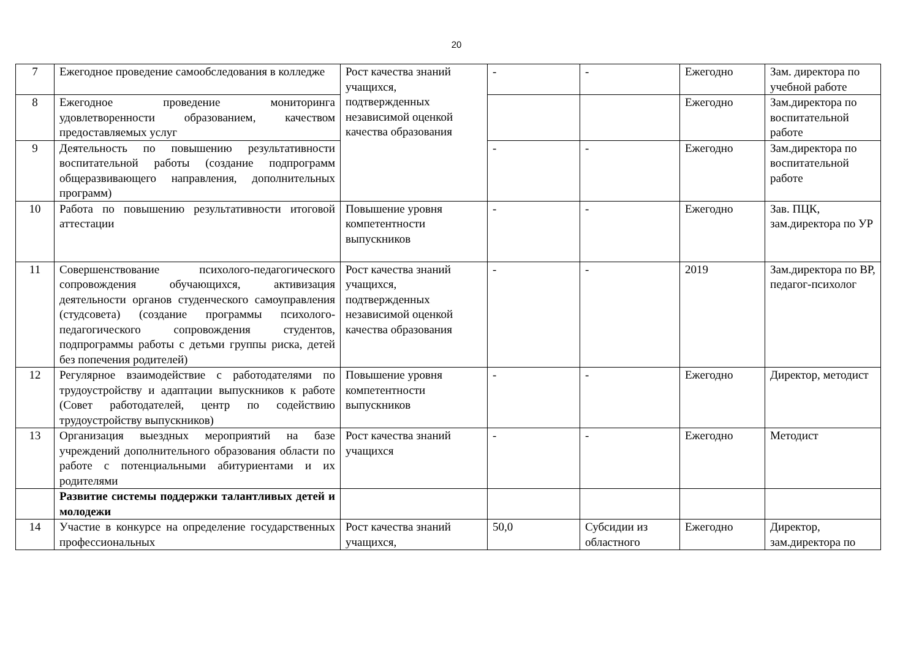20
| 7 | Ежегодное проведение самообследования в колледже | Рост качества знаний учащихся, подтвержденных независимой оценкой качества образования | - | - | Ежегодно | Зам. директора по учебной работе |
| 8 | Ежегодное проведение мониторинга удовлетворенности образованием, качеством предоставляемых услуг | | | | Ежегодно | Зам.директора по воспитательной работе |
| 9 | Деятельность по повышению результативности воспитательной работы (создание подпрограмм общеразвивающего направления, дополнительных программ) | | - | - | Ежегодно | Зам.директора по воспитательной работе |
| 10 | Работа по повышению результативности итоговой аттестации | Повышение уровня компетентности выпускников | - | - | Ежегодно | Зав. ПЦК, зам.директора по УР |
| 11 | Совершенствование психолого-педагогического сопровождения обучающихся, активизация деятельности органов студенческого самоуправления (студсовета) (создание программы психолого-педагогического сопровождения студентов, подпрограммы работы с детьми группы риска, детей без попечения родителей) | Рост качества знаний учащихся, подтвержденных независимой оценкой качества образования | - | - | 2019 | Зам.директора по ВР, педагог-психолог |
| 12 | Регулярное взаимодействие с работодателями по трудоустройству и адаптации выпускников к работе (Совет работодателей, центр по содействию трудоустройству выпускников) | Повышение уровня компетентности выпускников | - | - | Ежегодно | Директор, методист |
| 13 | Организация выездных мероприятий на базе учреждений дополнительного образования области по работе с потенциальными абитуриентами и их родителями | Рост качества знаний учащихся | - | - | Ежегодно | Методист |
| | Развитие системы поддержки талантливых детей и молодежи | | | | | |
| 14 | Участие в конкурсе на определение государственных профессиональных | Рост качества знаний учащихся, | 50,0 | Субсидии из областного | Ежегодно | Директор, зам.директора по |